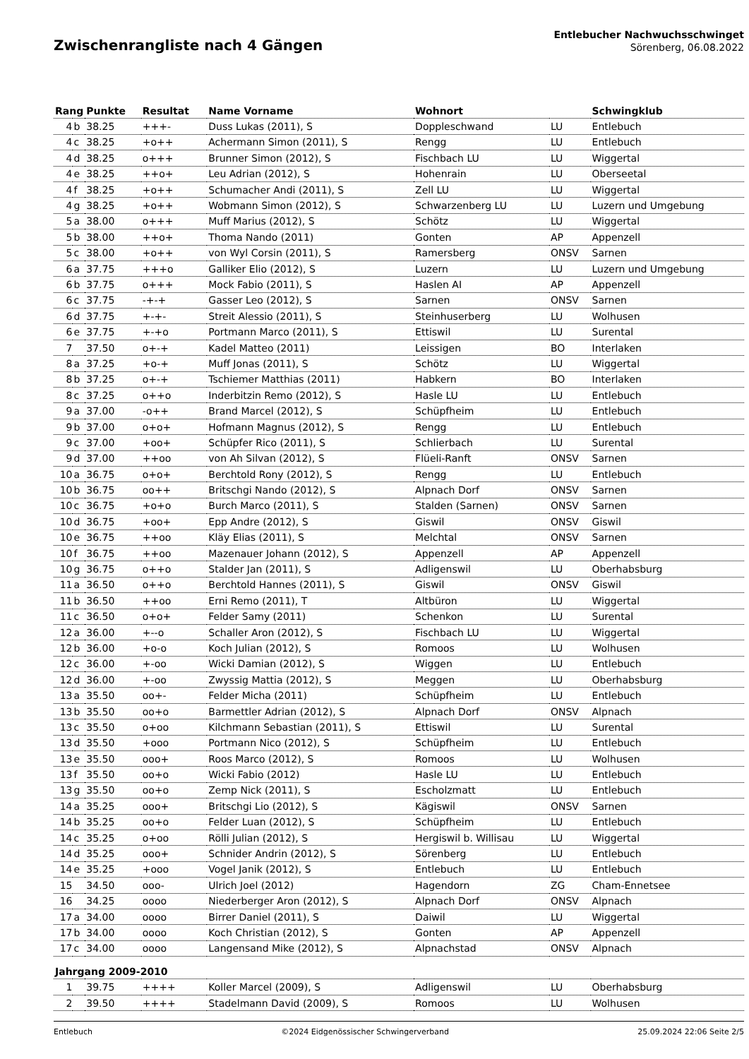Zwischenrangliste nach 4 Gängen
Entlebucher Nachwuchsschwinget
Sörenberg, 06.08.2022
| Rang | | Punkte | Resultat | Name Vorname | Wohnort | | Schwingklub |
| --- | --- | --- | --- | --- | --- | --- | --- |
| 4 | b | 38.25 | +++- | Duss Lukas (2011), S | Doppleschwand | LU | Entlebuch |
| 4 | c | 38.25 | +o++ | Achermann Simon (2011), S | Rengg | LU | Entlebuch |
| 4 | d | 38.25 | o+++ | Brunner Simon (2012), S | Fischbach LU | LU | Wiggertal |
| 4 | e | 38.25 | ++o+ | Leu Adrian (2012), S | Hohenrain | LU | Oberseetal |
| 4 | f | 38.25 | +o++ | Schumacher Andi (2011), S | Zell LU | LU | Wiggertal |
| 4 | g | 38.25 | +o++ | Wobmann Simon (2012), S | Schwarzenberg LU | LU | Luzern und Umgebung |
| 5 | a | 38.00 | o+++ | Muff Marius (2012), S | Schötz | LU | Wiggertal |
| 5 | b | 38.00 | ++o+ | Thoma Nando (2011) | Gonten | AP | Appenzell |
| 5 | c | 38.00 | +o++ | von Wyl Corsin (2011), S | Ramersberg | ONSV | Sarnen |
| 6 | a | 37.75 | +++o | Galliker Elio (2012), S | Luzern | LU | Luzern und Umgebung |
| 6 | b | 37.75 | o+++ | Mock Fabio (2011), S | Haslen AI | AP | Appenzell |
| 6 | c | 37.75 | -+-+ | Gasser Leo (2012), S | Sarnen | ONSV | Sarnen |
| 6 | d | 37.75 | +-+- | Streit Alessio (2011), S | Steinhuserberg | LU | Wolhusen |
| 6 | e | 37.75 | +-+o | Portmann Marco (2011), S | Ettiswil | LU | Surental |
| 7 | | 37.50 | o+-+ | Kadel Matteo (2011) | Leissigen | BO | Interlaken |
| 8 | a | 37.25 | +o-+ | Muff Jonas (2011), S | Schötz | LU | Wiggertal |
| 8 | b | 37.25 | o+-+ | Tschiemer Matthias (2011) | Habkern | BO | Interlaken |
| 8 | c | 37.25 | o++o | Inderbitzin Remo (2012), S | Hasle LU | LU | Entlebuch |
| 9 | a | 37.00 | -o++ | Brand Marcel (2012), S | Schüpfheim | LU | Entlebuch |
| 9 | b | 37.00 | o+o+ | Hofmann Magnus (2012), S | Rengg | LU | Entlebuch |
| 9 | c | 37.00 | +oo+ | Schüpfer Rico (2011), S | Schlierbach | LU | Surental |
| 9 | d | 37.00 | ++oo | von Ah Silvan (2012), S | Flüeli-Ranft | ONSV | Sarnen |
| 10 | a | 36.75 | o+o+ | Berchtold Rony (2012), S | Rengg | LU | Entlebuch |
| 10 | b | 36.75 | oo++ | Britschgi Nando (2012), S | Alpnach Dorf | ONSV | Sarnen |
| 10 | c | 36.75 | +o+o | Burch Marco (2011), S | Stalden (Sarnen) | ONSV | Sarnen |
| 10 | d | 36.75 | +oo+ | Epp Andre (2012), S | Giswil | ONSV | Giswil |
| 10 | e | 36.75 | ++oo | Kläy Elias (2011), S | Melchtal | ONSV | Sarnen |
| 10 | f | 36.75 | ++oo | Mazenauer Johann (2012), S | Appenzell | AP | Appenzell |
| 10 | g | 36.75 | o++o | Stalder Jan (2011), S | Adligenswil | LU | Oberhabsburg |
| 11 | a | 36.50 | o++o | Berchtold Hannes (2011), S | Giswil | ONSV | Giswil |
| 11 | b | 36.50 | ++oo | Erni Remo (2011), T | Altbüron | LU | Wiggertal |
| 11 | c | 36.50 | o+o+ | Felder Samy (2011) | Schenkon | LU | Surental |
| 12 | a | 36.00 | +--o | Schaller Aron (2012), S | Fischbach LU | LU | Wiggertal |
| 12 | b | 36.00 | +o-o | Koch Julian (2012), S | Romoos | LU | Wolhusen |
| 12 | c | 36.00 | +-oo | Wicki Damian (2012), S | Wiggen | LU | Entlebuch |
| 12 | d | 36.00 | +-oo | Zwyssig Mattia (2012), S | Meggen | LU | Oberhabsburg |
| 13 | a | 35.50 | oo+- | Felder Micha (2011) | Schüpfheim | LU | Entlebuch |
| 13 | b | 35.50 | oo+o | Barmettler Adrian (2012), S | Alpnach Dorf | ONSV | Alpnach |
| 13 | c | 35.50 | o+oo | Kilchmann Sebastian (2011), S | Ettiswil | LU | Surental |
| 13 | d | 35.50 | +ooo | Portmann Nico (2012), S | Schüpfheim | LU | Entlebuch |
| 13 | e | 35.50 | ooo+ | Roos Marco (2012), S | Romoos | LU | Wolhusen |
| 13 | f | 35.50 | oo+o | Wicki Fabio (2012) | Hasle LU | LU | Entlebuch |
| 13 | g | 35.50 | oo+o | Zemp Nick (2011), S | Escholzmatt | LU | Entlebuch |
| 14 | a | 35.25 | ooo+ | Britschgi Lio (2012), S | Kägiswil | ONSV | Sarnen |
| 14 | b | 35.25 | oo+o | Felder Luan (2012), S | Schüpfheim | LU | Entlebuch |
| 14 | c | 35.25 | o+oo | Rölli Julian (2012), S | Hergiswil b. Willisau | LU | Wiggertal |
| 14 | d | 35.25 | ooo+ | Schnider Andrin (2012), S | Sörenberg | LU | Entlebuch |
| 14 | e | 35.25 | +ooo | Vogel Janik (2012), S | Entlebuch | LU | Entlebuch |
| 15 | | 34.50 | ooo- | Ulrich Joel (2012) | Hagendorn | ZG | Cham-Ennetsee |
| 16 | | 34.25 | oooo | Niederberger Aron (2012), S | Alpnach Dorf | ONSV | Alpnach |
| 17 | a | 34.00 | oooo | Birrer Daniel (2011), S | Daiwil | LU | Wiggertal |
| 17 | b | 34.00 | oooo | Koch Christian (2012), S | Gonten | AP | Appenzell |
| 17 | c | 34.00 | oooo | Langensand Mike (2012), S | Alpnachstad | ONSV | Alpnach |
| Jahrgang 2009-2010 | | | | | | | |
| 1 | | 39.75 | ++++ | Koller Marcel (2009), S | Adligenswil | LU | Oberhabsburg |
| 2 | | 39.50 | ++++ | Stadelmann David (2009), S | Romoos | LU | Wolhusen |
Entlebuch ©2024 Eidgenössischer Schwingerverband 25.09.2024 22:06 Seite 2/5